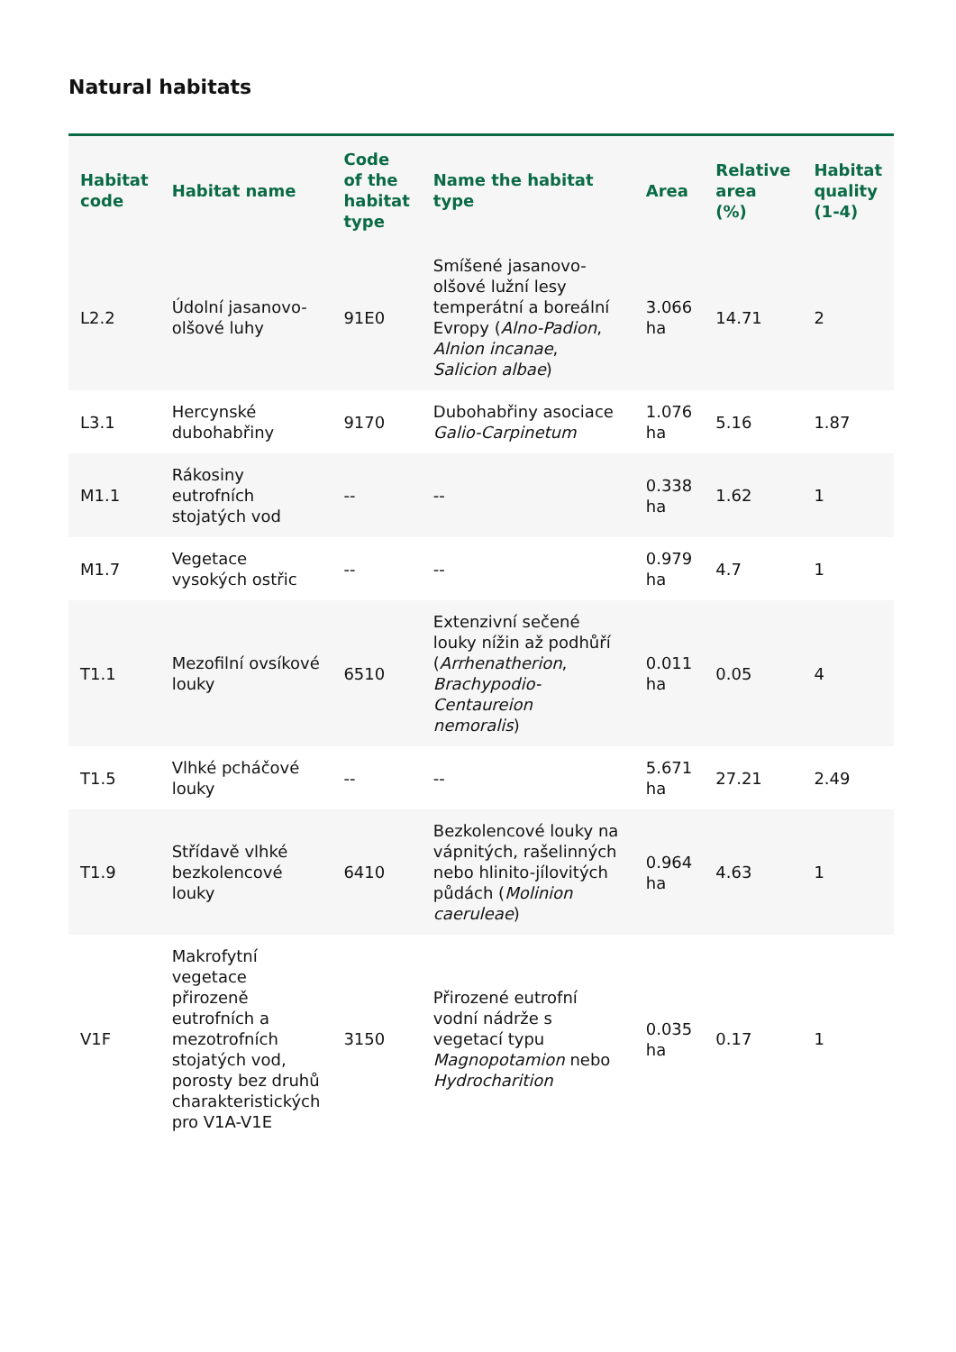Natural habitats
| Habitat code | Habitat name | Code of the habitat type | Name the habitat type | Area | Relative area (%) | Habitat quality (1-4) |
| --- | --- | --- | --- | --- | --- | --- |
| L2.2 | Údolní jasanovo-olšové luhy | 91E0 | Smíšené jasanovo-olšové lužní lesy temperátní a boreální Evropy ( Alno-Padion , Alnion incanae , Salicion albae ) | 3.066 ha | 14.71 | 2 |
| L3.1 | Hercynské dubohabřiny | 9170 | Dubohabřiny asociace Galio-Carpinetum | 1.076 ha | 5.16 | 1.87 |
| M1.1 | Rákosiny eutrofních stojatých vod | -- | -- | 0.338 ha | 1.62 | 1 |
| M1.7 | Vegetace vysokých ostřic | -- | -- | 0.979 ha | 4.7 | 1 |
| T1.1 | Mezofilní ovsíkové louky | 6510 | Extenzivní sečené louky nížin až podhůří ( Arrhenatherion , Brachypodio-Centaureion nemoralis ) | 0.011 ha | 0.05 | 4 |
| T1.5 | Vlhké pcháčové louky | -- | -- | 5.671 ha | 27.21 | 2.49 |
| T1.9 | Střídavě vlhké bezkolencové louky | 6410 | Bezkolencové louky na vápnitých, rašelinných nebo hlinito-jílovitých půdách ( Molinion caeruleae ) | 0.964 ha | 4.63 | 1 |
| V1F | Makrofytní vegetace přirozeně eutrofních a mezotrofních stojatých vod, porosty bez druhů charakteristických pro V1A-V1E | 3150 | Přirozené eutrofní vodní nádrže s vegetací typu Magnopotamion nebo Hydrocharition | 0.035 ha | 0.17 | 1 |